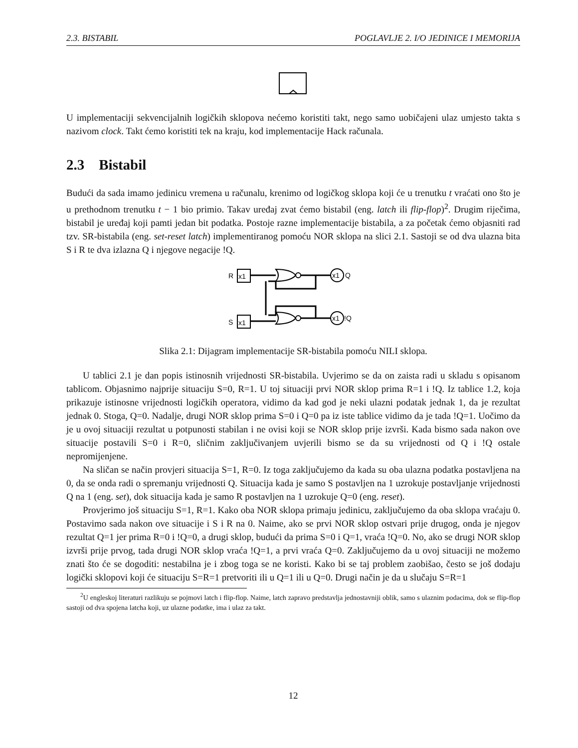2.3. BISTABIL POGLAVLJE 2. I/O JEDINICE I MEMORIJA
U implementaciji sekvencijalnih logičkih sklopova nećemo koristiti takt, nego samo uobičajeni ulaz umjesto takta s nazivom clock. Takt ćemo koristiti tek na kraju, kod implementacije Hack računala.
2.3 Bistabil
Budući da sada imamo jedinicu vremena u računalu, krenimo od logičkog sklopa koji će u trenutku t vraćati ono što je u prethodnom trenutku t − 1 bio primio. Takav uređaj zvat ćemo bistabil (eng. latch ili flip-flop)<sup>2</sup>. Drugim riječima, bistabil je uređaj koji pamti jedan bit podatka. Postoje razne implementacije bistabila, a za početak ćemo objasniti rad tzv. SR-bistabila (eng. set-reset latch) implementiranog pomoću NOR sklopa na slici 2.1. Sastoji se od dva ulazna bita S i R te dva izlazna Q i njegove negacije !Q.
R
x1
S
x1
x1
Q
x1
!Q
Slika 2.1: Dijagram implementacije SR-bistabila pomoću NILI sklopa.
U tablici 2.1 je dan popis istinosnih vrijednosti SR-bistabila. Uvjerimo se da on zaista radi u skladu s opisanom tablicom. Objasnimo najprije situaciju S=0, R=1. U toj situaciji prvi NOR sklop prima R=1 i !Q. Iz tablice 1.2, koja prikazuje istinosne vrijednosti logičkih operatora, vidimo da kad god je neki ulazni podatak jednak 1, da je rezultat jednak 0. Stoga, Q=0. Nadalje, drugi NOR sklop prima S=0 i Q=0 pa iz iste tablice vidimo da je tada !Q=1. Uočimo da je u ovoj situaciji rezultat u potpunosti stabilan i ne ovisi koji se NOR sklop prije izvrši. Kada bismo sada nakon ove situacije postavili S=0 i R=0, sličnim zaključivanjem uvjerili bismo se da su vrijednosti od Q i !Q ostale nepromijenjene.
Na sličan se način provjeri situacija S=1, R=0. Iz toga zaključujemo da kada su oba ulazna podatka postavljena na 0, da se onda radi o spremanju vrijednosti Q. Situacija kada je samo S postavljen na 1 uzrokuje postavljanje vrijednosti Q na 1 (eng. set), dok situacija kada je samo R postavljen na 1 uzrokuje Q=0 (eng. reset).
Provjerimo još situaciju S=1, R=1. Kako oba NOR sklopa primaju jedinicu, zaključujemo da oba sklopa vraćaju 0. Postavimo sada nakon ove situacije i S i R na 0. Naime, ako se prvi NOR sklop ostvari prije drugog, onda je njegov rezultat Q=1 jer prima R=0 i !Q=0, a drugi sklop, budući da prima S=0 i Q=1, vraća !Q=0. No, ako se drugi NOR sklop izvrši prije prvog, tada drugi NOR sklop vraća !Q=1, a prvi vraća Q=0. Zaključujemo da u ovoj situaciji ne možemo znati što će se dogoditi: nestabilna je i zbog toga se ne koristi. Kako bi se taj problem zaobišao, često se još dodaju logički sklopovi koji će situaciju S=R=1 pretvoriti ili u Q=1 ili u Q=0. Drugi način je da u slučaju S=R=1
<sup>2</sup> U engleskoj literaturi razlikuju se pojmovi latch i flip-flop. Naime, latch zapravo predstavlja jednostavniji oblik, samo s ulaznim podacima, dok se flip-flop sastoji od dva spojena latcha koji, uz ulazne podatke, ima i ulaz za takt.
12